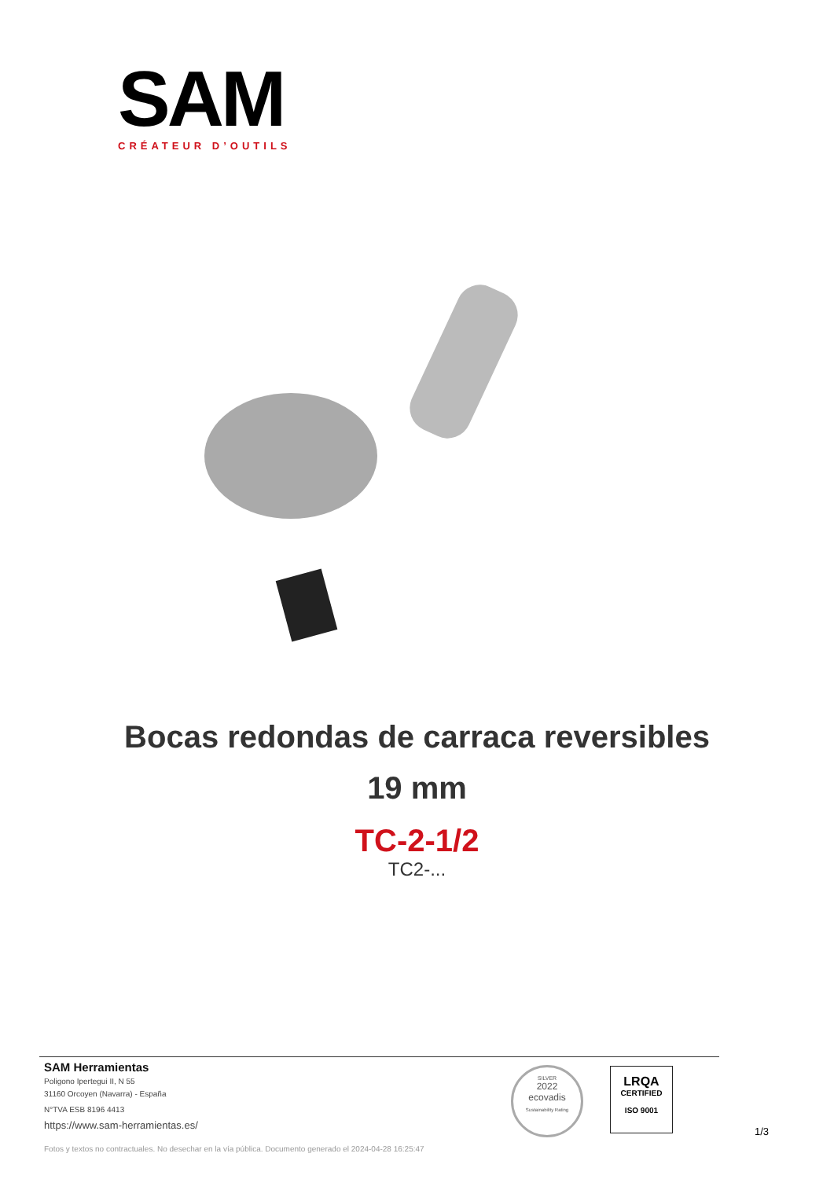SAM
CRÉATEUR D’OUTILS
Bocas redondas de carraca reversibles
19 mm
TC-2-1/2
TC2-...
SAM Herramientas
Poligono Ipertegui II, N 55
31160 Orcoyen (Navarra) - España
N°TVA ESB 8196 4413
https://www.sam-herramientas.es/
Fotos y textos no contractuales. No desechar en la vía pública. Documento generado el 2024-04-28 16:25:47
SILVER
2022
ecovadis
Sustainability Rating
LRQA
CERTIFIED
ISO 9001
1/3